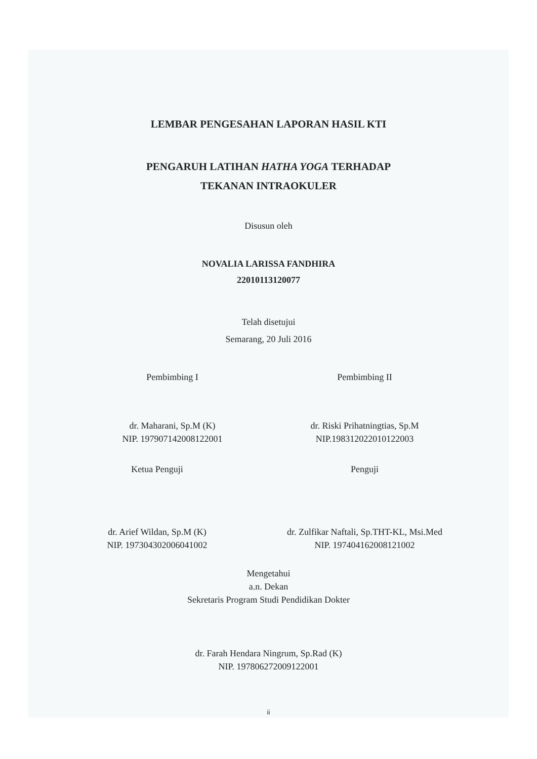LEMBAR PENGESAHAN LAPORAN HASIL KTI
PENGARUH LATIHAN HATHA YOGA TERHADAP
TEKANAN INTRAOKULER
Disusun oleh
NOVALIA LARISSA FANDHIRA
22010113120077
Telah disetujui
Semarang, 20 Juli 2016
Pembimbing I
dr. Maharani, Sp.M (K)
NIP. 197907142008122001
Pembimbing II
dr. Riski Prihatningtias, Sp.M
NIP.198312022010122003
Ketua Penguji
dr. Arief Wildan, Sp.M (K)
NIP. 197304302006041002
Penguji
dr. Zulfikar Naftali, Sp.THT-KL, Msi.Med
NIP. 197404162008121002
Mengetahui
a.n. Dekan
Sekretaris Program Studi Pendidikan Dokter
dr. Farah Hendara Ningrum, Sp.Rad (K)
NIP. 197806272009122001
ii